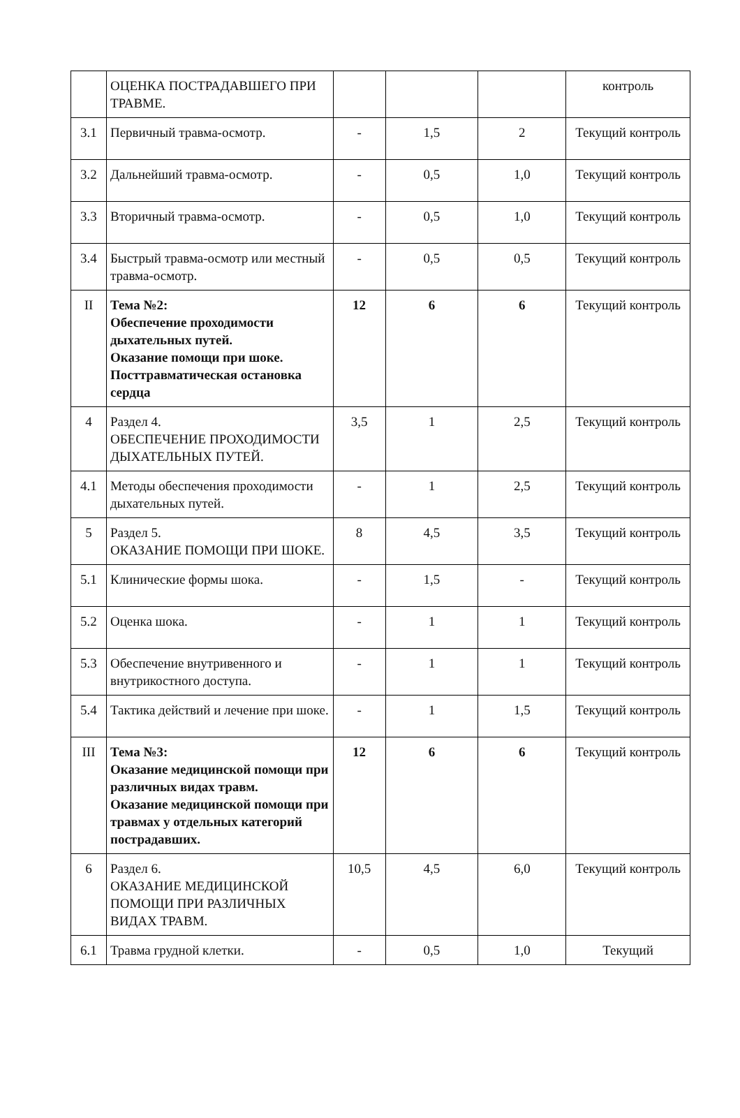| | ОЦЕНКА ПОСТРАДАВШЕГО ПРИ ТРАВМЕ. | | | | контроль |
| 3.1 | Первичный травма-осмотр. | - | 1,5 | 2 | Текущий контроль |
| 3.2 | Дальнейший травма-осмотр. | - | 0,5 | 1,0 | Текущий контроль |
| 3.3 | Вторичный травма-осмотр. | - | 0,5 | 1,0 | Текущий контроль |
| 3.4 | Быстрый травма-осмотр или местный травма-осмотр. | - | 0,5 | 0,5 | Текущий контроль |
| II | Тема №2: Обеспечение проходимости дыхательных путей. Оказание помощи при шоке. Посттравматическая остановка сердца | 12 | 6 | 6 | Текущий контроль |
| 4 | Раздел 4. ОБЕСПЕЧЕНИЕ ПРОХОДИМОСТИ ДЫХАТЕЛЬНЫХ ПУТЕЙ. | 3,5 | 1 | 2,5 | Текущий контроль |
| 4.1 | Методы обеспечения проходимости дыхательных путей. | - | 1 | 2,5 | Текущий контроль |
| 5 | Раздел 5. ОКАЗАНИЕ ПОМОЩИ ПРИ ШОКЕ. | 8 | 4,5 | 3,5 | Текущий контроль |
| 5.1 | Клинические формы шока. | - | 1,5 | - | Текущий контроль |
| 5.2 | Оценка шока. | - | 1 | 1 | Текущий контроль |
| 5.3 | Обеспечение внутривенного и внутрикостного доступа. | - | 1 | 1 | Текущий контроль |
| 5.4 | Тактика действий и лечение при шоке. | - | 1 | 1,5 | Текущий контроль |
| III | Тема №3: Оказание медицинской помощи при различных видах травм. Оказание медицинской помощи при травмах у отдельных категорий пострадавших. | 12 | 6 | 6 | Текущий контроль |
| 6 | Раздел 6. ОКАЗАНИЕ МЕДИЦИНСКОЙ ПОМОЩИ ПРИ РАЗЛИЧНЫХ ВИДАХ ТРАВМ. | 10,5 | 4,5 | 6,0 | Текущий контроль |
| 6.1 | Травма грудной клетки. | - | 0,5 | 1,0 | Текущий |